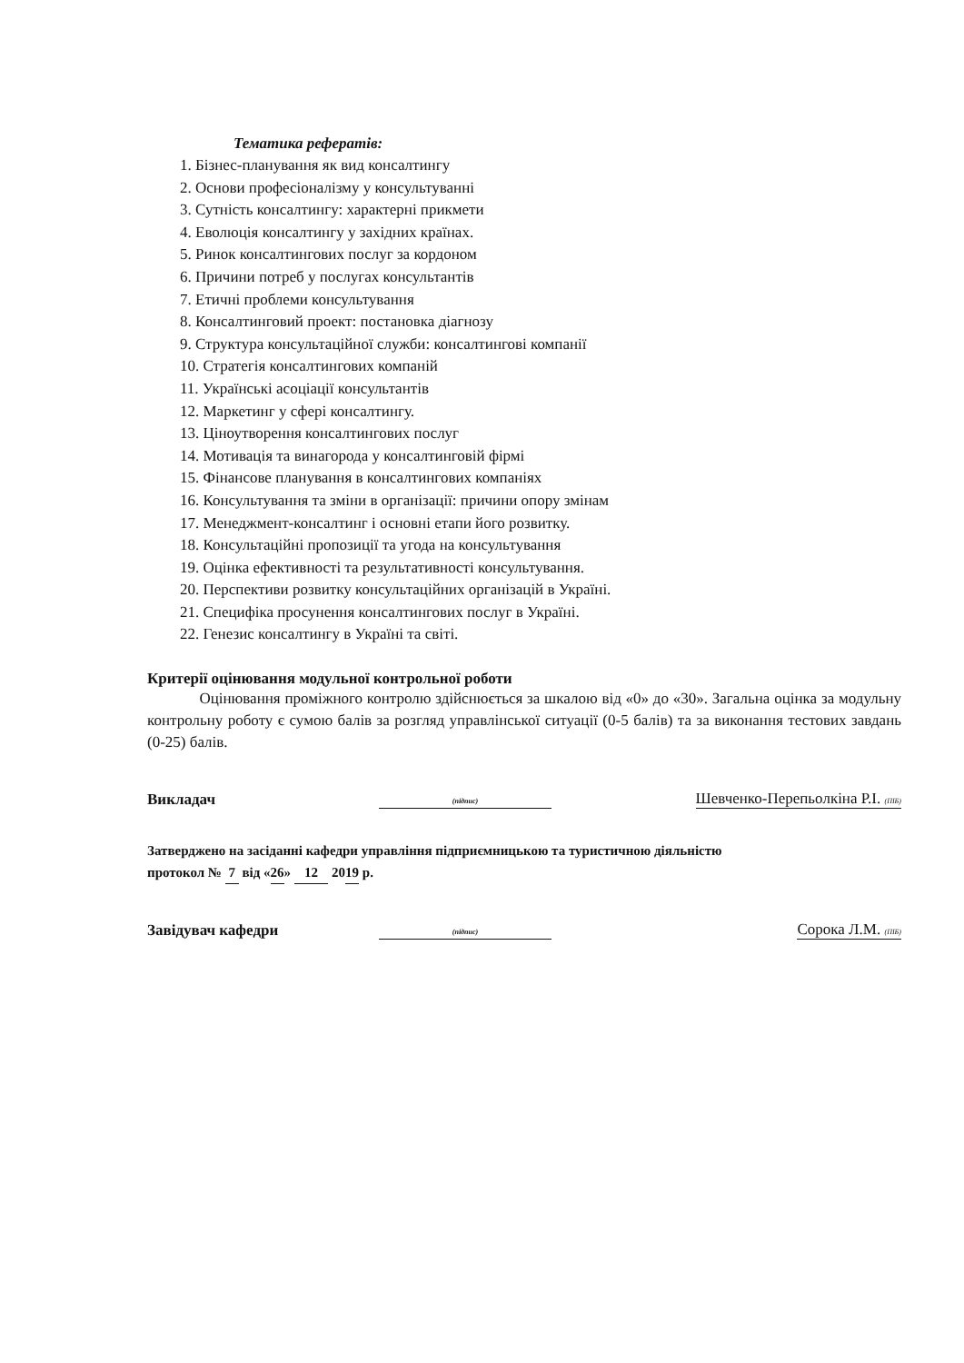Тематика рефератів:
1. Бізнес-планування як вид консалтингу
2. Основи професіоналізму у консультуванні
3. Сутність консалтингу: характерні прикмети
4. Еволюція консалтингу у західних країнах.
5. Ринок консалтингових послуг за кордоном
6. Причини потреб у послугах консультантів
7. Етичні проблеми консультування
8. Консалтинговий проект: постановка діагнозу
9. Структура консультаційної служби: консалтингові компанії
10. Стратегія консалтингових компаній
11. Українські асоціації консультантів
12. Маркетинг у сфері консалтингу.
13. Ціноутворення консалтингових послуг
14. Мотивація та винагорода у консалтинговій фірмі
15. Фінансове планування в консалтингових компаніях
16. Консультування та зміни в організації: причини опору змінам
17. Менеджмент-консалтинг і основні етапи його розвитку.
18. Консультаційні пропозиції та угода на консультування
19. Оцінка ефективності та результативності консультування.
20. Перспективи розвитку консультаційних організацій в Україні.
21. Специфіка просунення консалтингових послуг в Україні.
22. Генезис консалтингу в Україні та світі.
Критерії оцінювання модульної контрольної роботи
Оцінювання проміжного контролю здійснюється за шкалою від «0» до «30». Загальна оцінка за модульну контрольну роботу є сумою балів за розгляд управлінської ситуації (0-5 балів) та за виконання тестових завдань (0-25) балів.
Викладач (підпис) Шевченко-Перепьолкіна Р.І. (ПІБ)
Затверджено на засіданні кафедри управління підприємницькою та туристичною діяльністю
протокол № 7 від «26» 12 2019 р.
Завідувач кафедри (підпис) Сорока Л.М. (ПІБ)